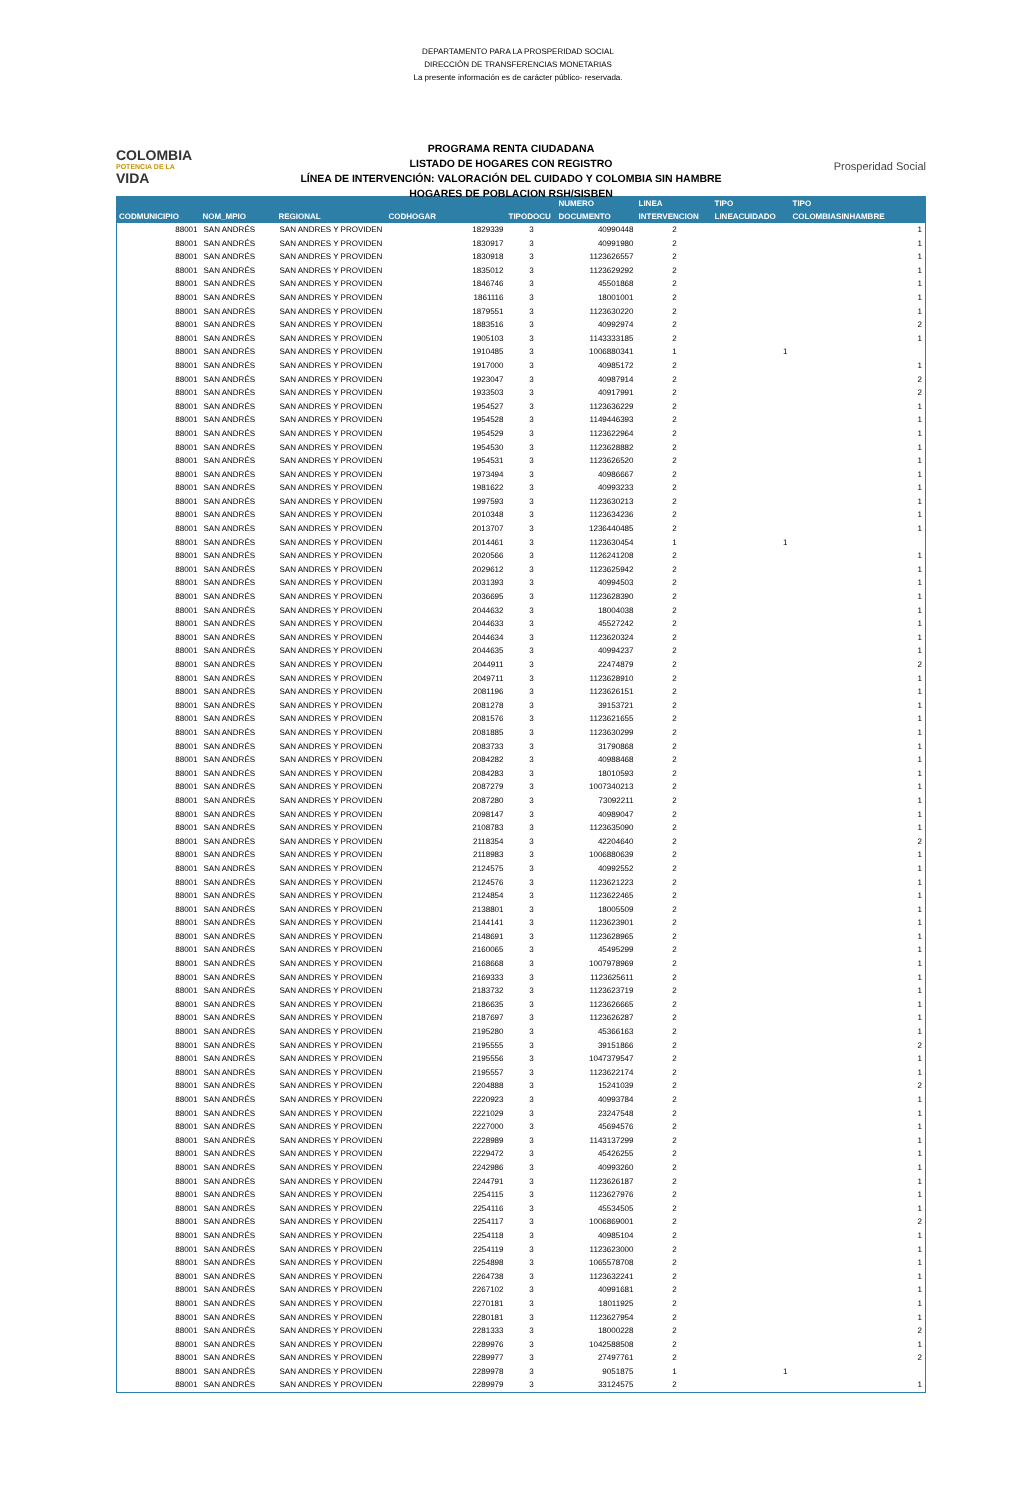DEPARTAMENTO PARA LA PROSPERIDAD SOCIAL
DIRECCIÓN DE TRANSFERENCIAS MONETARIAS
La presente información es de carácter público- reservada.
COLOMBIA
POTENCIA DE LA
VIDA
PROGRAMA RENTA CIUDADANA
LISTADO DE HOGARES CON REGISTRO
LÍNEA DE INTERVENCIÓN: VALORACIÓN DEL CUIDADO Y COLOMBIA SIN HAMBRE
HOGARES DE POBLACION RSH/SISBEN
Prosperidad Social
| | | | | | NUMERO | LINEA | TIPO | TIPO |
| --- | --- | --- | --- | --- | --- | --- | --- | --- |
| CODMUNICIPIO | NOM_MPIO | REGIONAL | CODHOGAR | TIPODOCU | DOCUMENTO | INTERVENCION | LINEACUIDADO | COLOMBIASINHAMBRE |
| 88001 | SAN ANDRÉS | SAN ANDRES Y PROVIDEN | 1829339 | 3 | 40990448 | 2 | | 1 |
| 88001 | SAN ANDRÉS | SAN ANDRES Y PROVIDEN | 1830917 | 3 | 40991980 | 2 | | 1 |
| 88001 | SAN ANDRÉS | SAN ANDRES Y PROVIDEN | 1830918 | 3 | 1123626557 | 2 | | 1 |
| 88001 | SAN ANDRÉS | SAN ANDRES Y PROVIDEN | 1835012 | 3 | 1123629292 | 2 | | 1 |
| 88001 | SAN ANDRÉS | SAN ANDRES Y PROVIDEN | 1846746 | 3 | 45501868 | 2 | | 1 |
| 88001 | SAN ANDRÉS | SAN ANDRES Y PROVIDEN | 1861116 | 3 | 18001001 | 2 | | 1 |
| 88001 | SAN ANDRÉS | SAN ANDRES Y PROVIDEN | 1879551 | 3 | 1123630220 | 2 | | 1 |
| 88001 | SAN ANDRÉS | SAN ANDRES Y PROVIDEN | 1883516 | 3 | 40992974 | 2 | | 2 |
| 88001 | SAN ANDRÉS | SAN ANDRES Y PROVIDEN | 1905103 | 3 | 1143333185 | 2 | | 1 |
| 88001 | SAN ANDRÉS | SAN ANDRES Y PROVIDEN | 1910485 | 3 | 1006880341 | 1 | 1 | |
| 88001 | SAN ANDRÉS | SAN ANDRES Y PROVIDEN | 1917000 | 3 | 40985172 | 2 | | 1 |
| 88001 | SAN ANDRÉS | SAN ANDRES Y PROVIDEN | 1923047 | 3 | 40987914 | 2 | | 2 |
| 88001 | SAN ANDRÉS | SAN ANDRES Y PROVIDEN | 1933503 | 3 | 40917991 | 2 | | 2 |
| 88001 | SAN ANDRÉS | SAN ANDRES Y PROVIDEN | 1954527 | 3 | 1123636229 | 2 | | 1 |
| 88001 | SAN ANDRÉS | SAN ANDRES Y PROVIDEN | 1954528 | 3 | 1149446393 | 2 | | 1 |
| 88001 | SAN ANDRÉS | SAN ANDRES Y PROVIDEN | 1954529 | 3 | 1123622964 | 2 | | 1 |
| 88001 | SAN ANDRÉS | SAN ANDRES Y PROVIDEN | 1954530 | 3 | 1123628882 | 2 | | 1 |
| 88001 | SAN ANDRÉS | SAN ANDRES Y PROVIDEN | 1954531 | 3 | 1123626520 | 2 | | 1 |
| 88001 | SAN ANDRÉS | SAN ANDRES Y PROVIDEN | 1973494 | 3 | 40986667 | 2 | | 1 |
| 88001 | SAN ANDRÉS | SAN ANDRES Y PROVIDEN | 1981622 | 3 | 40993233 | 2 | | 1 |
| 88001 | SAN ANDRÉS | SAN ANDRES Y PROVIDEN | 1997593 | 3 | 1123630213 | 2 | | 1 |
| 88001 | SAN ANDRÉS | SAN ANDRES Y PROVIDEN | 2010348 | 3 | 1123634236 | 2 | | 1 |
| 88001 | SAN ANDRÉS | SAN ANDRES Y PROVIDEN | 2013707 | 3 | 1236440485 | 2 | | 1 |
| 88001 | SAN ANDRÉS | SAN ANDRES Y PROVIDEN | 2014461 | 3 | 1123630454 | 1 | 1 | |
| 88001 | SAN ANDRÉS | SAN ANDRES Y PROVIDEN | 2020566 | 3 | 1126241208 | 2 | | 1 |
| 88001 | SAN ANDRÉS | SAN ANDRES Y PROVIDEN | 2029612 | 3 | 1123625942 | 2 | | 1 |
| 88001 | SAN ANDRÉS | SAN ANDRES Y PROVIDEN | 2031393 | 3 | 40994503 | 2 | | 1 |
| 88001 | SAN ANDRÉS | SAN ANDRES Y PROVIDEN | 2036695 | 3 | 1123628390 | 2 | | 1 |
| 88001 | SAN ANDRÉS | SAN ANDRES Y PROVIDEN | 2044632 | 3 | 18004038 | 2 | | 1 |
| 88001 | SAN ANDRÉS | SAN ANDRES Y PROVIDEN | 2044633 | 3 | 45527242 | 2 | | 1 |
| 88001 | SAN ANDRÉS | SAN ANDRES Y PROVIDEN | 2044634 | 3 | 1123620324 | 2 | | 1 |
| 88001 | SAN ANDRÉS | SAN ANDRES Y PROVIDEN | 2044635 | 3 | 40994237 | 2 | | 1 |
| 88001 | SAN ANDRÉS | SAN ANDRES Y PROVIDEN | 2044911 | 3 | 22474879 | 2 | | 2 |
| 88001 | SAN ANDRÉS | SAN ANDRES Y PROVIDEN | 2049711 | 3 | 1123628910 | 2 | | 1 |
| 88001 | SAN ANDRÉS | SAN ANDRES Y PROVIDEN | 2081196 | 3 | 1123626151 | 2 | | 1 |
| 88001 | SAN ANDRÉS | SAN ANDRES Y PROVIDEN | 2081278 | 3 | 39153721 | 2 | | 1 |
| 88001 | SAN ANDRÉS | SAN ANDRES Y PROVIDEN | 2081576 | 3 | 1123621655 | 2 | | 1 |
| 88001 | SAN ANDRÉS | SAN ANDRES Y PROVIDEN | 2081885 | 3 | 1123630299 | 2 | | 1 |
| 88001 | SAN ANDRÉS | SAN ANDRES Y PROVIDEN | 2083733 | 3 | 31790868 | 2 | | 1 |
| 88001 | SAN ANDRÉS | SAN ANDRES Y PROVIDEN | 2084282 | 3 | 40988468 | 2 | | 1 |
| 88001 | SAN ANDRÉS | SAN ANDRES Y PROVIDEN | 2084283 | 3 | 18010593 | 2 | | 1 |
| 88001 | SAN ANDRÉS | SAN ANDRES Y PROVIDEN | 2087279 | 3 | 1007340213 | 2 | | 1 |
| 88001 | SAN ANDRÉS | SAN ANDRES Y PROVIDEN | 2087280 | 3 | 73092211 | 2 | | 1 |
| 88001 | SAN ANDRÉS | SAN ANDRES Y PROVIDEN | 2098147 | 3 | 40989047 | 2 | | 1 |
| 88001 | SAN ANDRÉS | SAN ANDRES Y PROVIDEN | 2108783 | 3 | 1123635090 | 2 | | 1 |
| 88001 | SAN ANDRÉS | SAN ANDRES Y PROVIDEN | 2118354 | 3 | 42204640 | 2 | | 2 |
| 88001 | SAN ANDRÉS | SAN ANDRES Y PROVIDEN | 2118983 | 3 | 1006880639 | 2 | | 1 |
| 88001 | SAN ANDRÉS | SAN ANDRES Y PROVIDEN | 2124575 | 3 | 40992552 | 2 | | 1 |
| 88001 | SAN ANDRÉS | SAN ANDRES Y PROVIDEN | 2124576 | 3 | 1123621223 | 2 | | 1 |
| 88001 | SAN ANDRÉS | SAN ANDRES Y PROVIDEN | 2124854 | 3 | 1123622465 | 2 | | 1 |
| 88001 | SAN ANDRÉS | SAN ANDRES Y PROVIDEN | 2138801 | 3 | 18005509 | 2 | | 1 |
| 88001 | SAN ANDRÉS | SAN ANDRES Y PROVIDEN | 2144141 | 3 | 1123623901 | 2 | | 1 |
| 88001 | SAN ANDRÉS | SAN ANDRES Y PROVIDEN | 2148691 | 3 | 1123628965 | 2 | | 1 |
| 88001 | SAN ANDRÉS | SAN ANDRES Y PROVIDEN | 2160065 | 3 | 45495299 | 2 | | 1 |
| 88001 | SAN ANDRÉS | SAN ANDRES Y PROVIDEN | 2168668 | 3 | 1007978969 | 2 | | 1 |
| 88001 | SAN ANDRÉS | SAN ANDRES Y PROVIDEN | 2169333 | 3 | 1123625611 | 2 | | 1 |
| 88001 | SAN ANDRÉS | SAN ANDRES Y PROVIDEN | 2183732 | 3 | 1123623719 | 2 | | 1 |
| 88001 | SAN ANDRÉS | SAN ANDRES Y PROVIDEN | 2186635 | 3 | 1123626665 | 2 | | 1 |
| 88001 | SAN ANDRÉS | SAN ANDRES Y PROVIDEN | 2187697 | 3 | 1123626287 | 2 | | 1 |
| 88001 | SAN ANDRÉS | SAN ANDRES Y PROVIDEN | 2195280 | 3 | 45366163 | 2 | | 1 |
| 88001 | SAN ANDRÉS | SAN ANDRES Y PROVIDEN | 2195555 | 3 | 39151866 | 2 | | 2 |
| 88001 | SAN ANDRÉS | SAN ANDRES Y PROVIDEN | 2195556 | 3 | 1047379547 | 2 | | 1 |
| 88001 | SAN ANDRÉS | SAN ANDRES Y PROVIDEN | 2195557 | 3 | 1123622174 | 2 | | 1 |
| 88001 | SAN ANDRÉS | SAN ANDRES Y PROVIDEN | 2204888 | 3 | 15241039 | 2 | | 2 |
| 88001 | SAN ANDRÉS | SAN ANDRES Y PROVIDEN | 2220923 | 3 | 40993784 | 2 | | 1 |
| 88001 | SAN ANDRÉS | SAN ANDRES Y PROVIDEN | 2221029 | 3 | 23247548 | 2 | | 1 |
| 88001 | SAN ANDRÉS | SAN ANDRES Y PROVIDEN | 2227000 | 3 | 45694576 | 2 | | 1 |
| 88001 | SAN ANDRÉS | SAN ANDRES Y PROVIDEN | 2228989 | 3 | 1143137299 | 2 | | 1 |
| 88001 | SAN ANDRÉS | SAN ANDRES Y PROVIDEN | 2229472 | 3 | 45426255 | 2 | | 1 |
| 88001 | SAN ANDRÉS | SAN ANDRES Y PROVIDEN | 2242986 | 3 | 40993260 | 2 | | 1 |
| 88001 | SAN ANDRÉS | SAN ANDRES Y PROVIDEN | 2244791 | 3 | 1123626187 | 2 | | 1 |
| 88001 | SAN ANDRÉS | SAN ANDRES Y PROVIDEN | 2254115 | 3 | 1123627976 | 2 | | 1 |
| 88001 | SAN ANDRÉS | SAN ANDRES Y PROVIDEN | 2254116 | 3 | 45534505 | 2 | | 1 |
| 88001 | SAN ANDRÉS | SAN ANDRES Y PROVIDEN | 2254117 | 3 | 1006869001 | 2 | | 2 |
| 88001 | SAN ANDRÉS | SAN ANDRES Y PROVIDEN | 2254118 | 3 | 40985104 | 2 | | 1 |
| 88001 | SAN ANDRÉS | SAN ANDRES Y PROVIDEN | 2254119 | 3 | 1123623000 | 2 | | 1 |
| 88001 | SAN ANDRÉS | SAN ANDRES Y PROVIDEN | 2254898 | 3 | 1065578708 | 2 | | 1 |
| 88001 | SAN ANDRÉS | SAN ANDRES Y PROVIDEN | 2264738 | 3 | 1123632241 | 2 | | 1 |
| 88001 | SAN ANDRÉS | SAN ANDRES Y PROVIDEN | 2267102 | 3 | 40991681 | 2 | | 1 |
| 88001 | SAN ANDRÉS | SAN ANDRES Y PROVIDEN | 2270181 | 3 | 18011925 | 2 | | 1 |
| 88001 | SAN ANDRÉS | SAN ANDRES Y PROVIDEN | 2280181 | 3 | 1123627954 | 2 | | 1 |
| 88001 | SAN ANDRÉS | SAN ANDRES Y PROVIDEN | 2281333 | 3 | 18000228 | 2 | | 2 |
| 88001 | SAN ANDRÉS | SAN ANDRES Y PROVIDEN | 2289976 | 3 | 1042588508 | 2 | | 1 |
| 88001 | SAN ANDRÉS | SAN ANDRES Y PROVIDEN | 2289977 | 3 | 27497761 | 2 | | 2 |
| 88001 | SAN ANDRÉS | SAN ANDRES Y PROVIDEN | 2289978 | 3 | 9051875 | 1 | 1 | |
| 88001 | SAN ANDRÉS | SAN ANDRES Y PROVIDEN | 2289979 | 3 | 33124575 | 2 | | 1 |